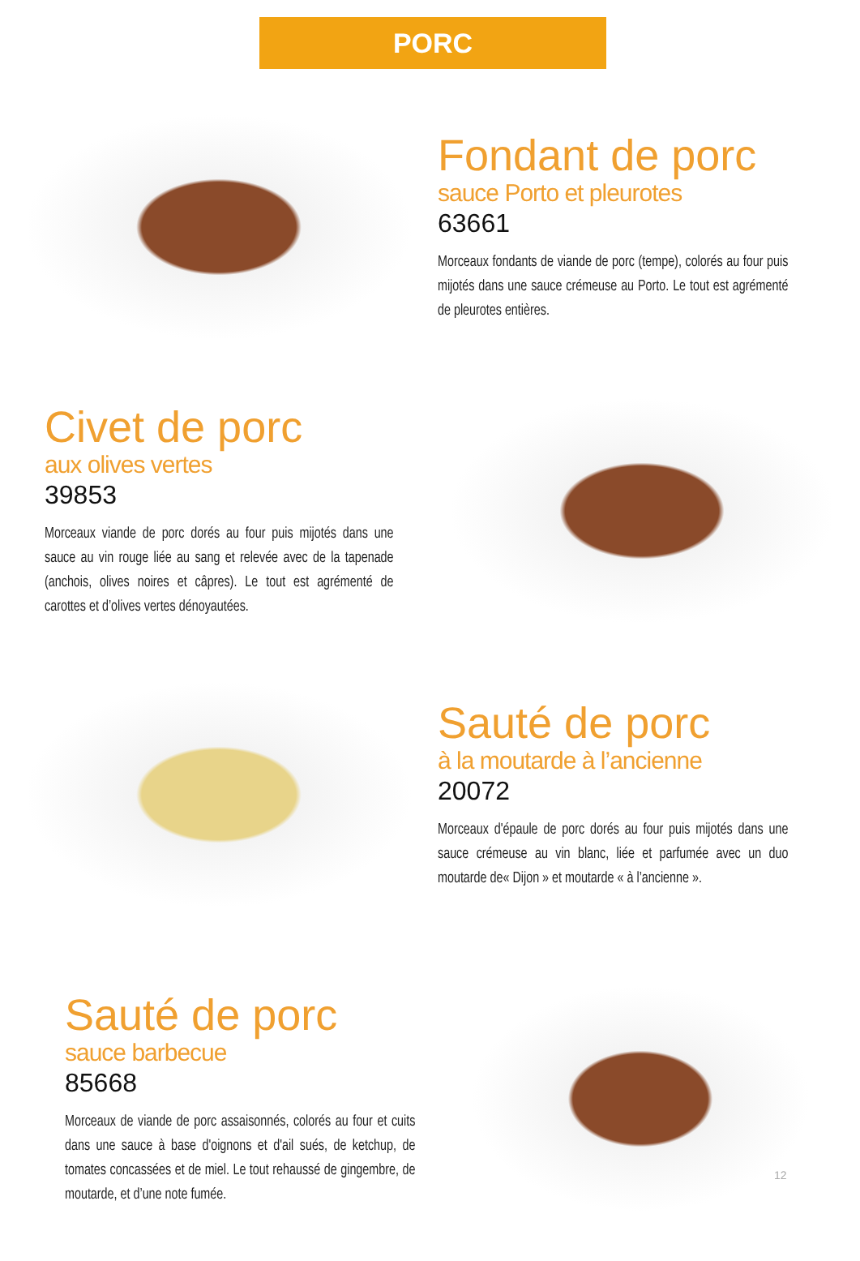PORC
Fondant de porc
sauce Porto et pleurotes
63661
Morceaux fondants de viande de porc (tempe), colorés au four puis mijotés dans une sauce crémeuse au Porto. Le tout est agrémenté de pleurotes entières.
Civet de porc
aux olives vertes
39853
Morceaux viande de porc dorés au four puis mijotés dans une sauce au vin rouge liée au sang et relevée avec de la tapenade (anchois, olives noires et câpres). Le tout est agrémenté de carottes et d’olives vertes dénoyautées.
Sauté de porc
à la moutarde à l’ancienne
20072
Morceaux d'épaule de porc dorés au four puis mijotés dans une sauce crémeuse au vin blanc, liée et parfumée avec un duo moutarde de« Dijon » et moutarde « à l’ancienne ».
Sauté de porc
sauce barbecue
85668
Morceaux de viande de porc assaisonnés, colorés au four et cuits dans une sauce à base d'oignons et d'ail sués, de ketchup, de tomates concassées et de miel. Le tout rehaussé de gingembre, de moutarde, et d’une note fumée.
12